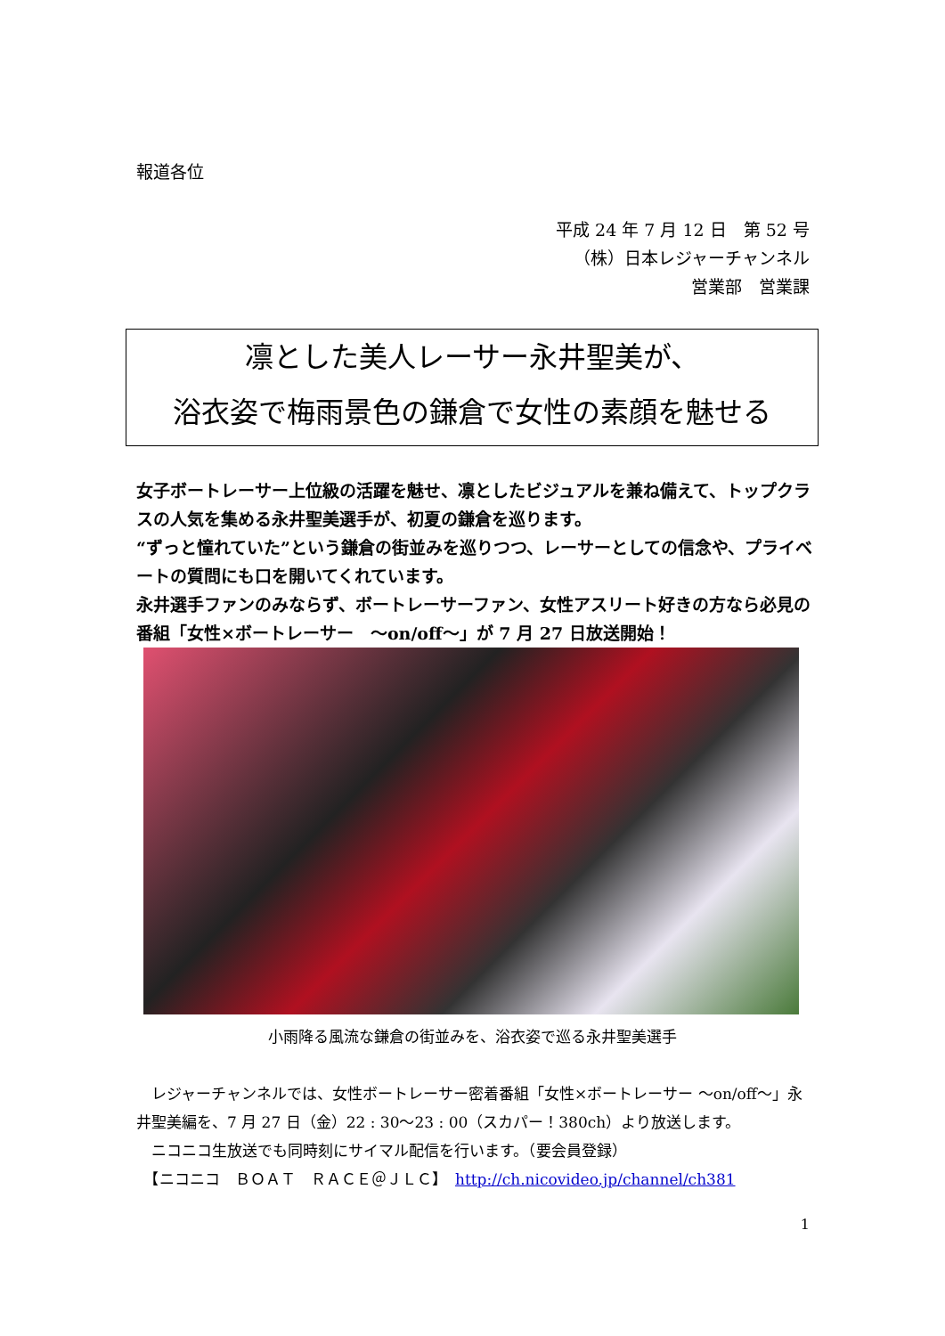報道各位
平成 24 年 7 月 12 日　第 52 号
（株）日本レジャーチャンネル
営業部　営業課
凛とした美人レーサー永井聖美が、
浴衣姿で梅雨景色の鎌倉で女性の素顔を魅せる
女子ボートレーサー上位級の活躍を魅せ、凛としたビジュアルを兼ね備えて、トップクラスの人気を集める永井聖美選手が、初夏の鎌倉を巡ります。
“ずっと憧れていた”という鎌倉の街並みを巡りつつ、レーサーとしての信念や、プライベートの質問にも口を開いてくれています。
永井選手ファンのみならず、ボートレーサーファン、女性アスリート好きの方なら必見の番組「女性×ボートレーサー　～on/off～」が 7 月 27 日放送開始！
小雨降る風流な鎌倉の街並みを、浴衣姿で巡る永井聖美選手
　レジャーチャンネルでは、女性ボートレーサー密着番組「女性×ボートレーサー ～on/off～」永井聖美編を、7 月 27 日（金）22 : 30～23 : 00（スカパー！380ch）より放送します。
　ニコニコ生放送でも同時刻にサイマル配信を行います。（要会員登録）
　【ニコニコ　ＢＯＡＴ　ＲＡＣＥ＠ＪＬＣ】　http://ch.nicovideo.jp/channel/ch381
1